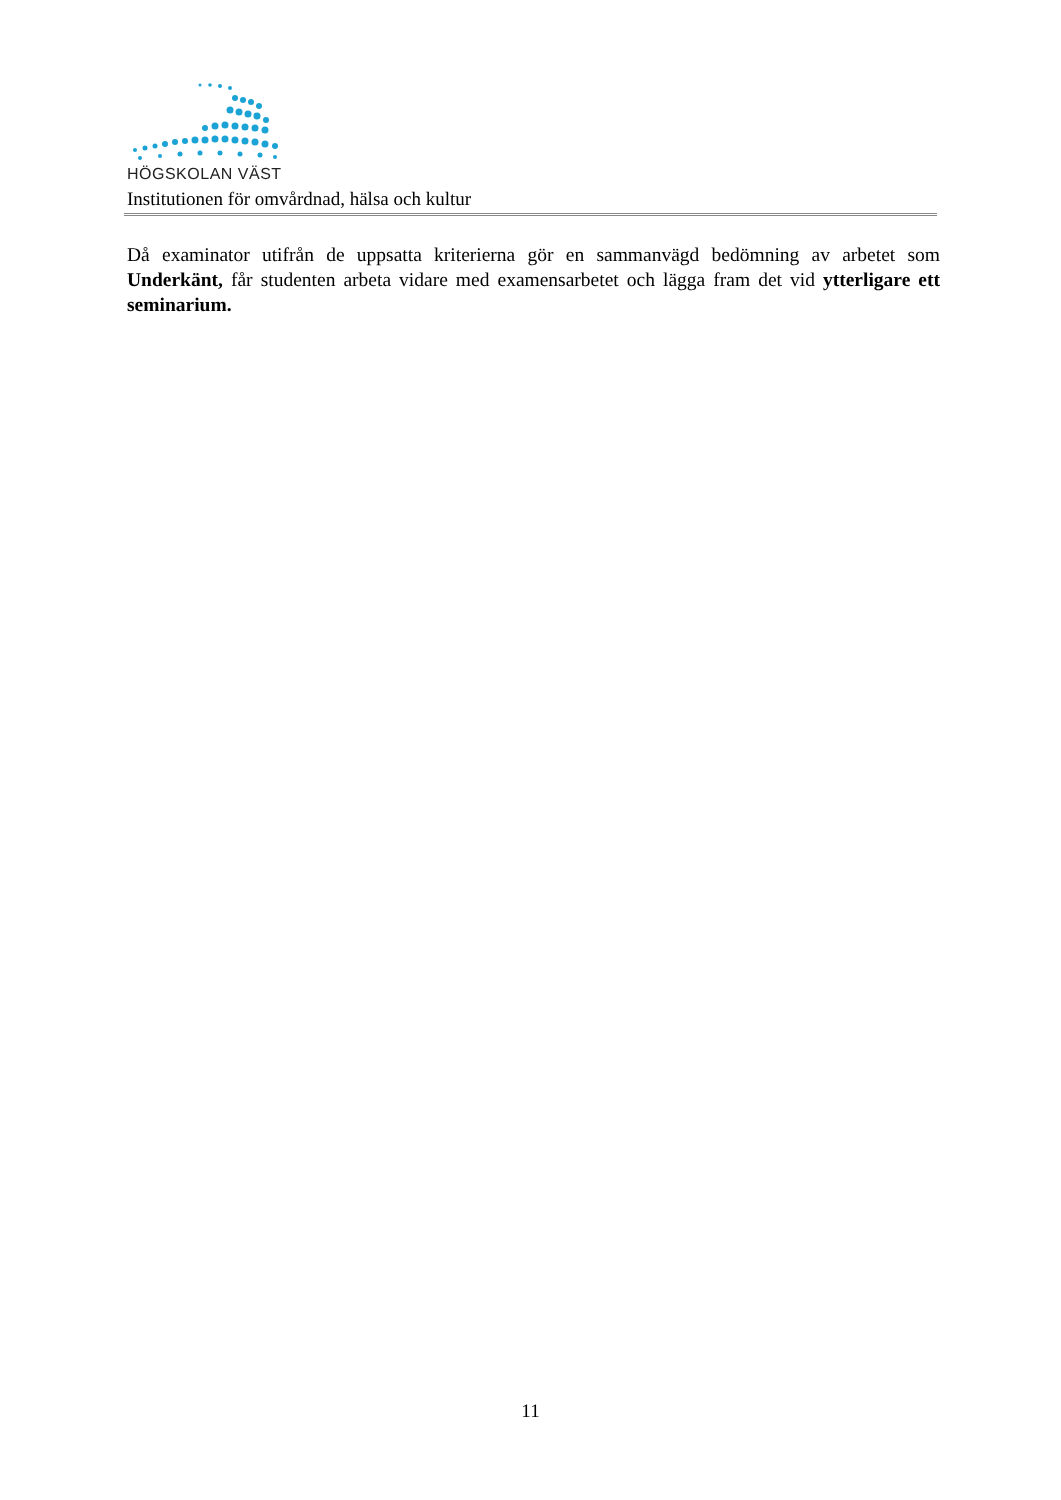HÖGSKOLAN VÄST
Institutionen för omvårdnad, hälsa och kultur
Då examinator utifrån de uppsatta kriterierna gör en sammanvägd bedömning av arbetet som Underkänt, får studenten arbeta vidare med examensarbetet och lägga fram det vid ytterligare ett seminarium.
11